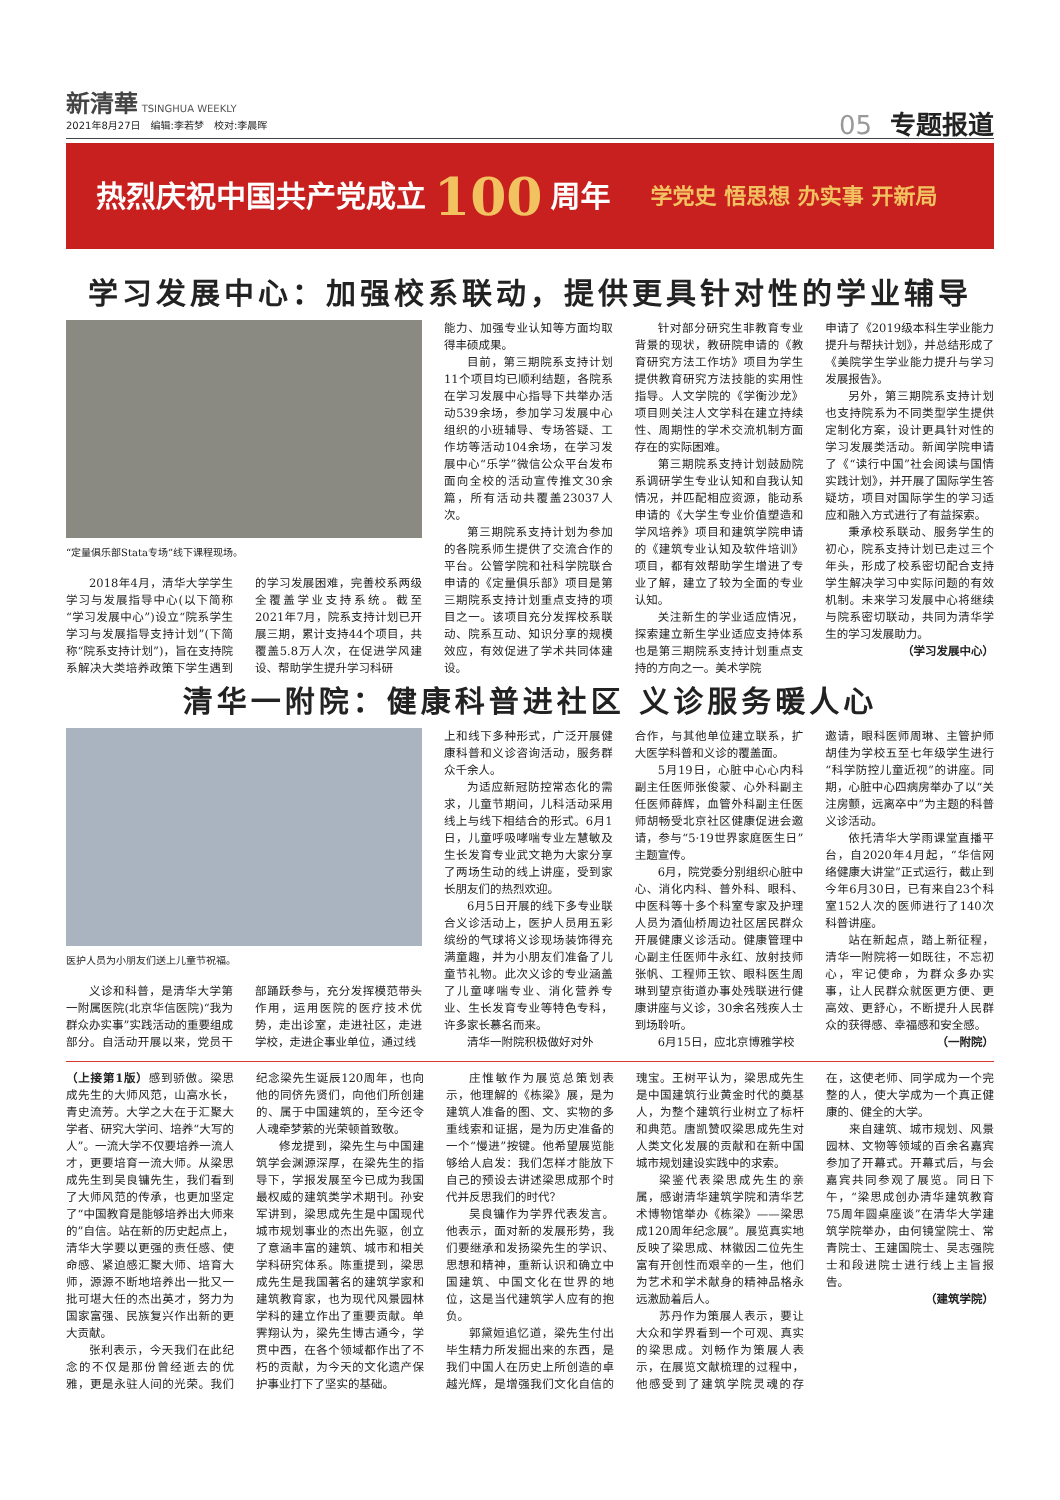新清華 TSINGHUA WEEKLY
2021年8月27日　编辑:李若梦　校对:李晨晖
05 专题报道
热烈庆祝中国共产党成立 100 周年 学党史 悟思想 办实事 开新局
学习发展中心：加强校系联动，提供更具针对性的学业辅导
“定量俱乐部Stata专场”线下课程现场。
2018年4月，清华大学学生学习与发展指导中心(以下简称“学习发展中心”)设立“院系学生学习与发展指导支持计划”(下简称“院系支持计划”)，旨在支持院系解决大类培养政策下学生遇到的学习发展困难，完善校系两级全覆盖学业支持系统。截至2021年7月，院系支持计划已开展三期，累计支持44个项目，共覆盖5.8万人次，在促进学风建设、帮助学生提升学习科研
能力、加强专业认知等方面均取得丰硕成果。
目前，第三期院系支持计划11个项目均已顺利结题，各院系在学习发展中心指导下共举办活动539余场，参加学习发展中心组织的小班辅导、专场答疑、工作坊等活动104余场，在学习发展中心“乐学”微信公众平台发布面向全校的活动宣传推文30余篇，所有活动共覆盖23037人次。
第三期院系支持计划为参加的各院系师生提供了交流合作的平台。公管学院和社科学院联合申请的《定量俱乐部》项目是第三期院系支持计划重点支持的项目之一。该项目充分发挥校系联动、院系互动、知识分享的规模效应，有效促进了学术共同体建设。
针对部分研究生非教育专业背景的现状，教研院申请的《教育研究方法工作坊》项目为学生提供教育研究方法技能的实用性指导。人文学院的《学衡沙龙》项目则关注人文学科在建立持续性、周期性的学术交流机制方面存在的实际困难。
第三期院系支持计划鼓励院系调研学生专业认知和自我认知情况，并匹配相应资源，能动系申请的《大学生专业价值塑造和学风培养》项目和建筑学院申请的《建筑专业认知及软件培训》项目，都有效帮助学生增进了专业了解，建立了较为全面的专业认知。
关注新生的学业适应情况，探索建立新生学业适应支持体系也是第三期院系支持计划重点支持的方向之一。美术学院
申请了《2019级本科生学业能力提升与帮扶计划》，并总结形成了《美院学生学业能力提升与学习发展报告》。
另外，第三期院系支持计划也支持院系为不同类型学生提供定制化方案，设计更具针对性的学习发展类活动。新闻学院申请了《“读行中国”社会阅读与国情实践计划》，并开展了国际学生答疑坊，项目对国际学生的学习适应和融入方式进行了有益探索。
秉承校系联动、服务学生的初心，院系支持计划已走过三个年头，形成了校系密切配合支持学生解决学习中实际问题的有效机制。未来学习发展中心将继续与院系密切联动，共同为清华学生的学习发展助力。
（学习发展中心）
清华一附院：健康科普进社区 义诊服务暖人心
医护人员为小朋友们送上儿童节祝福。
义诊和科普，是清华大学第一附属医院(北京华信医院)“我为群众办实事”实践活动的重要组成部分。自活动开展以来，党员干部踊跃参与，充分发挥模范带头作用，运用医院的医疗技术优势，走出诊室，走进社区，走进学校，走进企事业单位，通过线
上和线下多种形式，广泛开展健康科普和义诊咨询活动，服务群众千余人。
为适应新冠防控常态化的需求，儿童节期间，儿科活动采用线上与线下相结合的形式。6月1日，儿童呼吸哮喘专业左慧敏及生长发育专业武文艳为大家分享了两场生动的线上讲座，受到家长朋友们的热烈欢迎。
6月5日开展的线下多专业联合义诊活动上，医护人员用五彩缤纷的气球将义诊现场装饰得充满童趣，并为小朋友们准备了儿童节礼物。此次义诊的专业涵盖了儿童哮喘专业、消化营养专业、生长发育专业等特色专科，许多家长慕名而来。
清华一附院积极做好对外
合作，与其他单位建立联系，扩大医学科普和义诊的覆盖面。
5月19日，心脏中心心内科副主任医师张俊蒙、心外科副主任医师薛辉，血管外科副主任医师胡畅受北京社区健康促进会邀请，参与“5·19世界家庭医生日”主题宣传。
6月，院党委分别组织心脏中心、消化内科、普外科、眼科、中医科等十多个科室专家及护理人员为酒仙桥周边社区居民群众开展健康义诊活动。健康管理中心副主任医师牛永红、放射技师张帆、工程师王钦、眼科医生周琳到望京街道办事处残联进行健康讲座与义诊，30余名残疾人士到场聆听。
6月15日，应北京博雅学校
邀请，眼科医师周琳、主管护师胡佳为学校五至七年级学生进行“科学防控儿童近视”的讲座。同期，心脏中心四病房举办了以“关注房颤，远离卒中”为主题的科普义诊活动。
依托清华大学雨课堂直播平台，自2020年4月起，“华信网络健康大讲堂”正式运行，截止到今年6月30日，已有来自23个科室152人次的医师进行了140次科普讲座。
站在新起点，踏上新征程，清华一附院将一如既往，不忘初心，牢记使命，为群众多办实事，让人民群众就医更方便、更高效、更舒心，不断提升人民群众的获得感、幸福感和安全感。
（一附院）
（上接第1版）感到骄傲。梁思成先生的大师风范，山高水长，青史流芳。大学之大在于汇聚大学者、研究大学问、培养“大写的人”。一流大学不仅要培养一流人才，更要培育一流大师。从梁思成先生到吴良镛先生，我们看到了大师风范的传承，也更加坚定了“中国教育是能够培养出大师来的”自信。站在新的历史起点上，清华大学要以更强的责任感、使命感、紧迫感汇聚大师、培育大师，源源不断地培养出一批又一批可堪大任的杰出英才，努力为国家富强、民族复兴作出新的更大贡献。
张利表示，今天我们在此纪念的不仅是那份曾经逝去的优雅，更是永驻人间的光荣。我们纪念梁先生诞辰120周年，也向他的同侪先贤们，向他们所创建的、属于中国建筑的，至今还令人魂牵梦萦的光荣顿首致敬。
修龙提到，梁先生与中国建筑学会渊源深厚，在梁先生的指导下，学报发展至今已成为我国最权威的建筑类学术期刊。孙安军讲到，梁思成先生是中国现代城市规划事业的杰出先驱，创立了意涵丰富的建筑、城市和相关学科研究体系。陈重提到，梁思成先生是我国著名的建筑学家和建筑教育家，也为现代风景园林学科的建立作出了重要贡献。单霁翔认为，梁先生博古通今，学贯中西，在各个领域都作出了不朽的贡献，为今天的文化遗产保护事业打下了坚实的基础。
庄惟敏作为展览总策划表示，他理解的《栋梁》展，是为建筑人准备的图、文、实物的多重线索和证据，是为历史准备的一个“慢进”按键。他希望展览能够给人启发：我们怎样才能放下自己的预设去讲述梁思成那个时代并反思我们的时代？
吴良镛作为学界代表发言。他表示，面对新的发展形势，我们要继承和发扬梁先生的学识、思想和精神，重新认识和确立中国建筑、中国文化在世界的地位，这是当代建筑学人应有的抱负。
郭黛姮追忆道，梁先生付出毕生精力所发掘出来的东西，是我们中国人在历史上所创造的卓越光辉，是增强我们文化自信的瑰宝。王树平认为，梁思成先生是中国建筑行业黄金时代的奠基人，为整个建筑行业树立了标杆和典范。唐凯赞叹梁思成先生对人类文化发展的贡献和在新中国城市规划建设实践中的求索。
梁鉴代表梁思成先生的亲属，感谢清华建筑学院和清华艺术博物馆举办《栋梁》——梁思成120周年纪念展”。展览真实地反映了梁思成、林徽因二位先生富有开创性而艰辛的一生，他们为艺术和学术献身的精神品格永远激励着后人。
苏丹作为策展人表示，要让大众和学界看到一个可观、真实的梁思成。刘畅作为策展人表示，在展览文献梳理的过程中，他感受到了建筑学院灵魂的存在，这使老师、同学成为一个完整的人，使大学成为一个真正健康的、健全的大学。
来自建筑、城市规划、风景园林、文物等领域的百余名嘉宾参加了开幕式。开幕式后，与会嘉宾共同参观了展览。同日下午，“梁思成创办清华建筑教育75周年圆桌座谈”在清华大学建筑学院举办，由何镜堂院士、常青院士、王建国院士、吴志强院士和段进院士进行线上主旨报告。
（建筑学院）